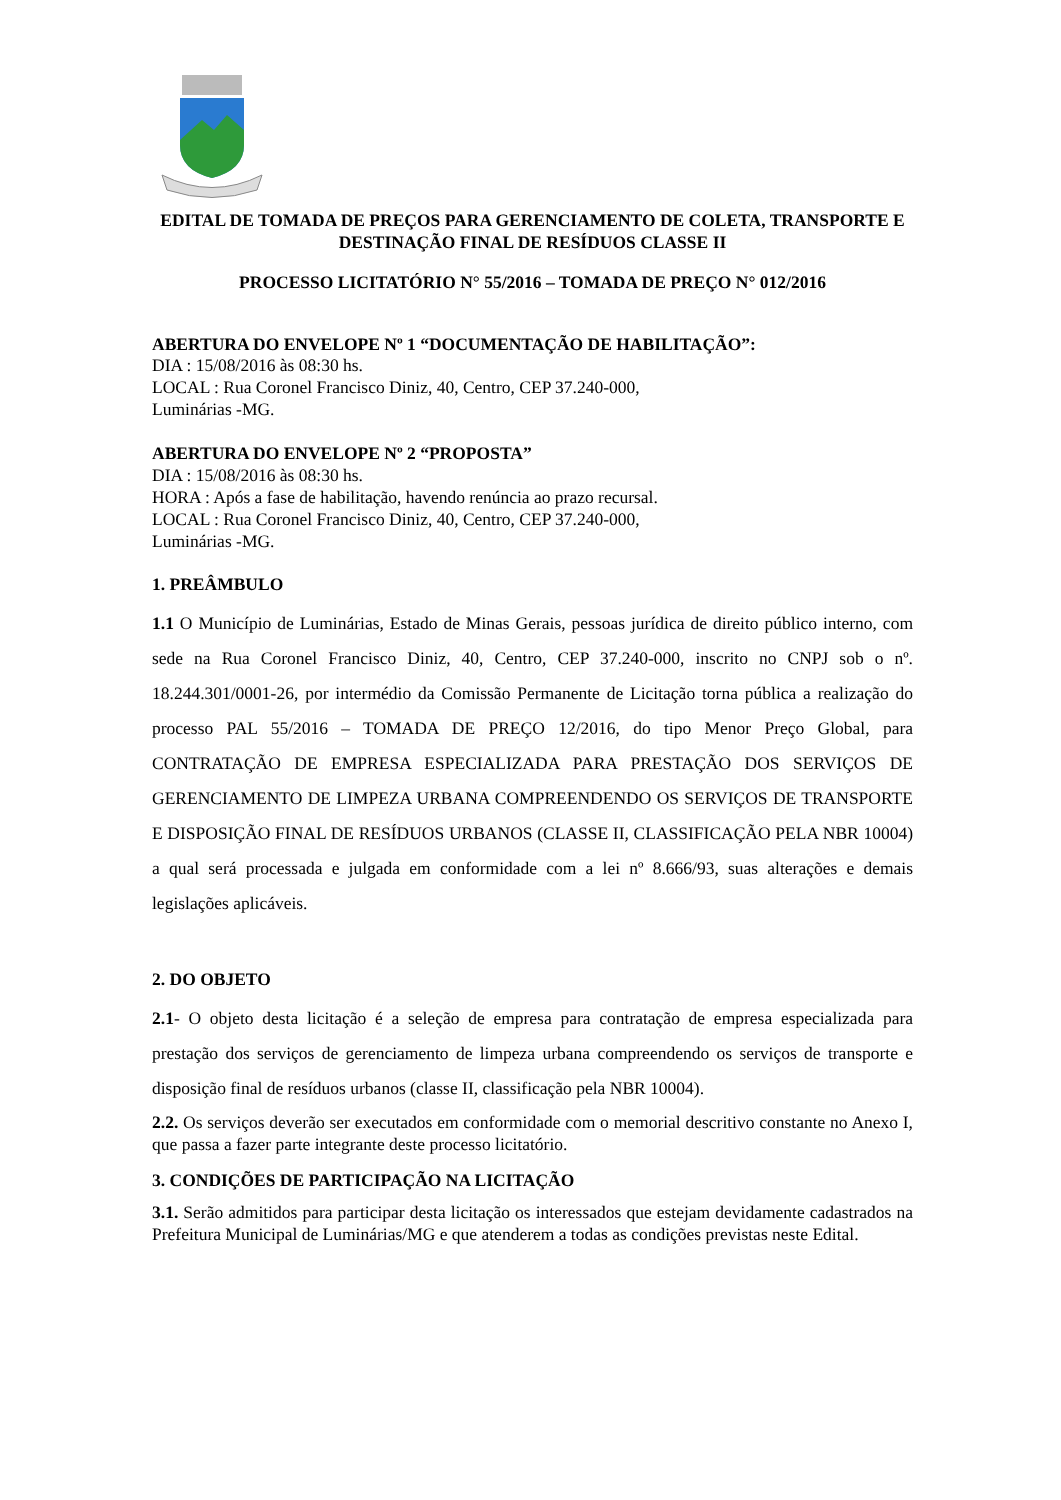EDITAL DE TOMADA DE PREÇOS PARA GERENCIAMENTO DE COLETA, TRANSPORTE E DESTINAÇÃO FINAL DE RESÍDUOS CLASSE II
PROCESSO LICITATÓRIO N° 55/2016 – TOMADA DE PREÇO N° 012/2016
ABERTURA DO ENVELOPE Nº 1 “DOCUMENTAÇÃO DE HABILITAÇÃO”:
DIA : 15/08/2016 às 08:30 hs.
LOCAL : Rua Coronel Francisco Diniz, 40, Centro, CEP 37.240-000,
Luminárias -MG.
ABERTURA DO ENVELOPE Nº 2 “PROPOSTA”
DIA : 15/08/2016 às 08:30 hs.
HORA : Após a fase de habilitação, havendo renúncia ao prazo recursal.
LOCAL : Rua Coronel Francisco Diniz, 40, Centro, CEP 37.240-000,
Luminárias -MG.
1. PREÂMBULO
1.1 O Município de Luminárias, Estado de Minas Gerais, pessoas jurídica de direito público interno, com sede na Rua Coronel Francisco Diniz, 40, Centro, CEP 37.240-000, inscrito no CNPJ sob o nº. 18.244.301/0001-26, por intermédio da Comissão Permanente de Licitação torna pública a realização do processo PAL 55/2016 – TOMADA DE PREÇO 12/2016, do tipo Menor Preço Global, para CONTRATAÇÃO DE EMPRESA ESPECIALIZADA PARA PRESTAÇÃO DOS SERVIÇOS DE GERENCIAMENTO DE LIMPEZA URBANA COMPREENDENDO OS SERVIÇOS DE TRANSPORTE E DISPOSIÇÃO FINAL DE RESÍDUOS URBANOS (CLASSE II, CLASSIFICAÇÃO PELA NBR 10004) a qual será processada e julgada em conformidade com a lei nº 8.666/93, suas alterações e demais legislações aplicáveis.
2. DO OBJETO
2.1- O objeto desta licitação é a seleção de empresa para contratação de empresa especializada para prestação dos serviços de gerenciamento de limpeza urbana compreendendo os serviços de transporte e disposição final de resíduos urbanos (classe II, classificação pela NBR 10004).
2.2. Os serviços deverão ser executados em conformidade com o memorial descritivo constante no Anexo I, que passa a fazer parte integrante deste processo licitatório.
3. CONDIÇÕES DE PARTICIPAÇÃO NA LICITAÇÃO
3.1. Serão admitidos para participar desta licitação os interessados que estejam devidamente cadastrados na Prefeitura Municipal de Luminárias/MG e que atenderem a todas as condições previstas neste Edital.